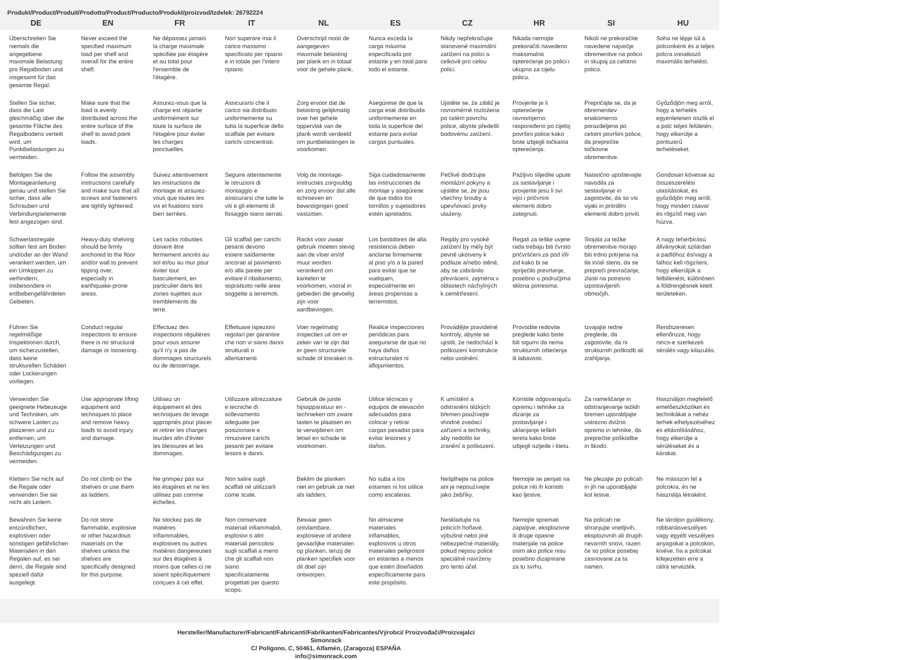Produkt/Product/Produit/Prodotto/Product/Producto/Produkt/proizvod/Izdelek: 26792224
| DE | EN | FR | IT | NL | ES | CZ | HR | SI | HU |
| --- | --- | --- | --- | --- | --- | --- | --- | --- | --- |
| Überschreiten Sie niemals die angegebene maximale Belastung pro Regalboden und insgesamt für das gesamte Regal. | Never exceed the specified maximum load per shelf and overall for the entire shelf. | Ne dépassez jamais la charge maximale spécifiée par étagère et au total pour l'ensemble de l'étagère. | Non superare mai il carico massimo specificato per ripiano e in totale per l'intero ripiano. | Overschrijd nooit de aangegeven maximale belasting per plank en in totaal voor de gehele plank. | Nunca exceda la carga máxima especificada por estante y en total para todo el estante. | Nikdy nepřekračujte stanovené maximální zatížení na polici a celkově pro celou polici. | Nikada nemojte prekoračiti navedeno maksimalno opterećenje po polici i ukupno za cijelu policu. | Nikoli ne prekoračite navedene največje obremenitve na polico in skupaj za celotno polico. | Soha ne lépje túl a polconkénti és a teljes polcra vonatkozó maximális terhelést. |
| Stellen Sie sicher, dass die Last gleichmäßig über die gesamte Fläche des Regalbodens verteilt wird, um Punktbelastungen zu vermeiden. | Make sure that the load is evenly distributed across the entire surface of the shelf to avoid point loads. | Assurez-vous que la charge est répartie uniformément sur toute la surface de l'étagère pour éviter les charges ponctuelles. | Assicurarsi che il carico sia distribuito uniformemente su tutta la superficie dello scaffale per evitare carichi concentrati. | Zorg ervoor dat de belasting gelijkmatig over het gehele oppervlak van de plank wordt verdeeld om puntbelastingen te voorkomen. | Asegúrese de que la carga esté distribuida uniformemente en toda la superficie del estante para evitar cargas puntuales. | Ujistěte se, že zátěž je rovnoměrně rozložena po celém povrchu police, abyste předešli bodovému zatížení. | Provjerite je li opterećenje ravnomjerno raspoređeno po cijeloj površini police kako biste izbjegli točkasta opterećenja. | Prepričajte se, da je obremenitev enakomerno porazdeljena po celotni površini police, da preprečite točkovne obremenitve. | Győződjön meg arról, hogy a terhelés egyenletesen oszlik el a polc teljes felületén, hogy elkerülje a pontszerű terheléseket. |
| Befolgen Sie die Montageanleitung genau und stellen Sie sicher, dass alle Schrauben und Verbindungselemente fest angezogen sind. | Follow the assembly instructions carefully and make sure that all screws and fasteners are tightly tightened. | Suivez attentivement les instructions de montage et assurez-vous que toutes les vis et fixations sont bien serrées. | Seguire attentamente le istruzioni di montaggio e assicurarsi che tutte le viti e gli elementi di fissaggio siano serrati. | Volg de montage-instructies zorgvuldig en zorg ervoor dat alle schroeven en bevestigingen goed vastzitten. | Siga cuidadosamente las instrucciones de montaje y asegúrese de que todos los tornillos y sujetadores estén apretados. | Pečlivě dodržujte montážní pokyny a ujistěte se, že jsou všechny šrouby a upevňovací prvky utaženy. | Pažljivo slijedite upute za sastavljanje i provjerite jesu li svi vijci i pričvrsni elementi dobro zategnuti. | Natančno upoštevajte navodila za sestavljanje in zagotovite, da so vsi vijaki in pritrdilni elementi dobro priviti. | Gondosan kövesse az összeszerelési utasításokat, és győződjön meg arról, hogy minden csavar és rögzítő meg van húzva. |
| Schwerlastregale sollten fest am Boden und/oder an der Wand verankert werden, um ein Umkippen zu verhindern, insbesondere in erdbebengefährdeten Gebieten. | Heavy-duty shelving should be firmly anchored to the floor and/or wall to prevent tipping over, especially in earthquake-prone areas. | Les racks robustes doivent être fermement ancrés au sol et/ou au mur pour éviter tout basculement, en particulier dans les zones sujettes aux tremblements de terre. | Gli scaffali per carichi pesanti devono essere saldamente ancorati al pavimento e/o alla parete per evitare il ribaltamento, soprattutto nelle aree soggette a terremoti. | Racks voor zwaar gebruik moeten stevig aan de vloer en/of muur worden verankerd om kantelen te voorkomen, vooral in gebieden die gevoelig zijn voor aardbevingen. | Los bastidores de alta resistencia deben anclarse firmemente al piso y/o a la pared para evitar que se vuelquen, especialmente en áreas propensas a terremotos. | Regály pro vysoké zatížení by měly být pevně ukotveny k podlaze a/nebo stěně, aby se zabránilo převrácení, zejména v oblastech náchylných k zemětřesení. | Regali za teške uvjete rada trebaju biti čvrsto pričvršćeni za pod i/ili zid kako bi se spriječilo prevrtanje, posebno u područjima sklona potresima. | Stojala za težke obremenitve morajo biti trdno pritrjena na tla in/ali steno, da se prepreči prevračanje, zlasti na potresno izpostavljenih območjih. | A nagy teherbírású állványokat szilárdan a padlóhoz és/vagy a falhoz kell rögzíteni, hogy elkerüljük a felbillenést, különösen a földrengésnek kitett területeken. |
| Führen Sie regelmäßige Inspektionen durch, um sicherzustellen, dass keine strukturellen Schäden oder Lockerungen vorliegen. | Conduct regular inspections to ensure there is no structural damage or loosening. | Effectuez des inspections régulières pour vous assurer qu'il n'y a pas de dommages structurels ou de desserrage. | Effettuare ispezioni regolari per garantire che non vi siano danni strutturali o allentamenti. | Voer regelmatig inspecties uit om er zeker van te zijn dat er geen structurele schade of losraken is. | Realice inspecciones periódicas para asegurarse de que no haya daños estructurales ni aflojamientos. | Provádějte pravidelné kontroly, abyste se ujistili, že nedochází k poškození konstrukce nebo uvolnění. | Provodite redovite preglede kako biste bili sigurni da nema strukturnih oštećenja ili labavosti. | Izvajajte redne preglede, da zagotovite, da ni strukturnih poškodb ali zrahljanja. | Rendszeresen ellenőrizze, hogy nincs-e szerkezeti sérülés vagy kilazulás. |
| Verwenden Sie geeignete Hebezeuge und Techniken, um schwere Lasten zu platzieren und zu entfernen, um Verletzungen und Beschädigungen zu vermeiden. | Use appropriate lifting equipment and techniques to place and remove heavy loads to avoid injury and damage. | Utilisez un équipement et des techniques de levage appropriés pour placer et retirer les charges lourdes afin d'éviter les blessures et les dommages. | Utilizzare attrezzature e tecniche di sollevamento adeguate per posizionare e rimuovere carichi pesanti per evitare lesioni e danni. | Gebruik de juiste hijsapparatuur en -technieken om zware lasten te plaatsen en te verwijderen om letsel en schade te voorkomen. | Utilice técnicas y equipos de elevación adecuados para colocar y retirar cargas pesadas para evitar lesiones y daños. | K umístění a odstranění těžkých břemen používejte vhodné zvedací zařízení a techniky, aby nedošlo ke zranění a poškození. | Koristite odgovarajuću opremu i tehnike za dizanje za postavljanje i uklanjanje teških tereta kako biste izbjegli ozljede i štetu. | Za nameščanje in odstranjevanje težkih bremen uporabljajte ustrezno dvižno opremo in tehnike, da preprečite poškodbe in škodo. | Használjon megfelelő emelőeszközöket és technikákat a nehéz terhek elhelyezéséhez és eltávolításához, hogy elkerülje a sérüléseket és a károkat. |
| Klettern Sie nicht auf die Regale oder verwenden Sie sie nicht als Leitern. | Do not climb on the shelves or use them as ladders. | Ne grimpez pas sur les étagères et ne les utilisez pas comme échelles. | Non salire sugli scaffali né utilizzarli come scale. | Beklim de planken niet en gebruik ze niet als ladders. | No suba a los estantes ni los utilice como escaleras. | Nešplhejte na police ani je nepoužívejte jako žebříky. | Nemojte se penjati na police niti ih koristiti kao ljestve. | Ne plezajte po policah in jih ne uporabljajte kot lestve. | Ne másszon fel a polcokra, és ne használja létraként. |
| Bewahren Sie keine entzündlichen, explosiven oder sonstigen gefährlichen Materialien in den Regalen auf, es sei denn, die Regale sind speziell dafür ausgelegt. | Do not store flammable, explosive or other hazardous materials on the shelves unless the shelves are specifically designed for this purpose. | Ne stockez pas de matières inflammables, explosives ou autres matières dangereuses sur des étagères à moins que celles-ci ne soient spécifiquement conçues à cet effet. | Non conservare materiali infiammabili, esplosivi o altri materiali pericolosi sugli scaffali a meno che gli scaffali non siano specificatamente progettati per questo scopo. | Bewaar geen ontvlambare, explosieve of andere gevaarlijke materialen op planken, tenzij de planken specifiek voor dit doel zijn ontworpen. | No almacene materiales inflamables, explosivos u otros materiales peligrosos en estantes a menos que estén diseñados específicamente para este propósito. | Neskladujte na policích hořlavé, výbušné nebo jiné nebezpečné materiály, pokud nejsou police speciálně navrženy pro tento účel. | Nemojte spremati zapaljive, eksplozivne ili druge opasne materijale na police osim ako police nisu posebno dizajnirane za tu svrhu. | Na policah ne shranjujte vnetljivih, eksplozivnih ali drugih nevarnih snovi, razen če so police posebej zasnovane za ta namen. | Ne tároljon gyúlékony, robbanásveszélyes vagy egyéb veszélyes anyagokat a polcokon, kivéve, ha a polcokat kifejezetten erre a célra tervezték. |
Hersteller/Manufacturer/Fabricant/Fabricanti/Fabrikanten/Fabricantes/Výrobci/ Proizvođači/Proizvajalci
Simonrack
C/ Polígono, C, 50461, Alfamén, (Zaragoza) ESPAÑA
info@simonrack.com